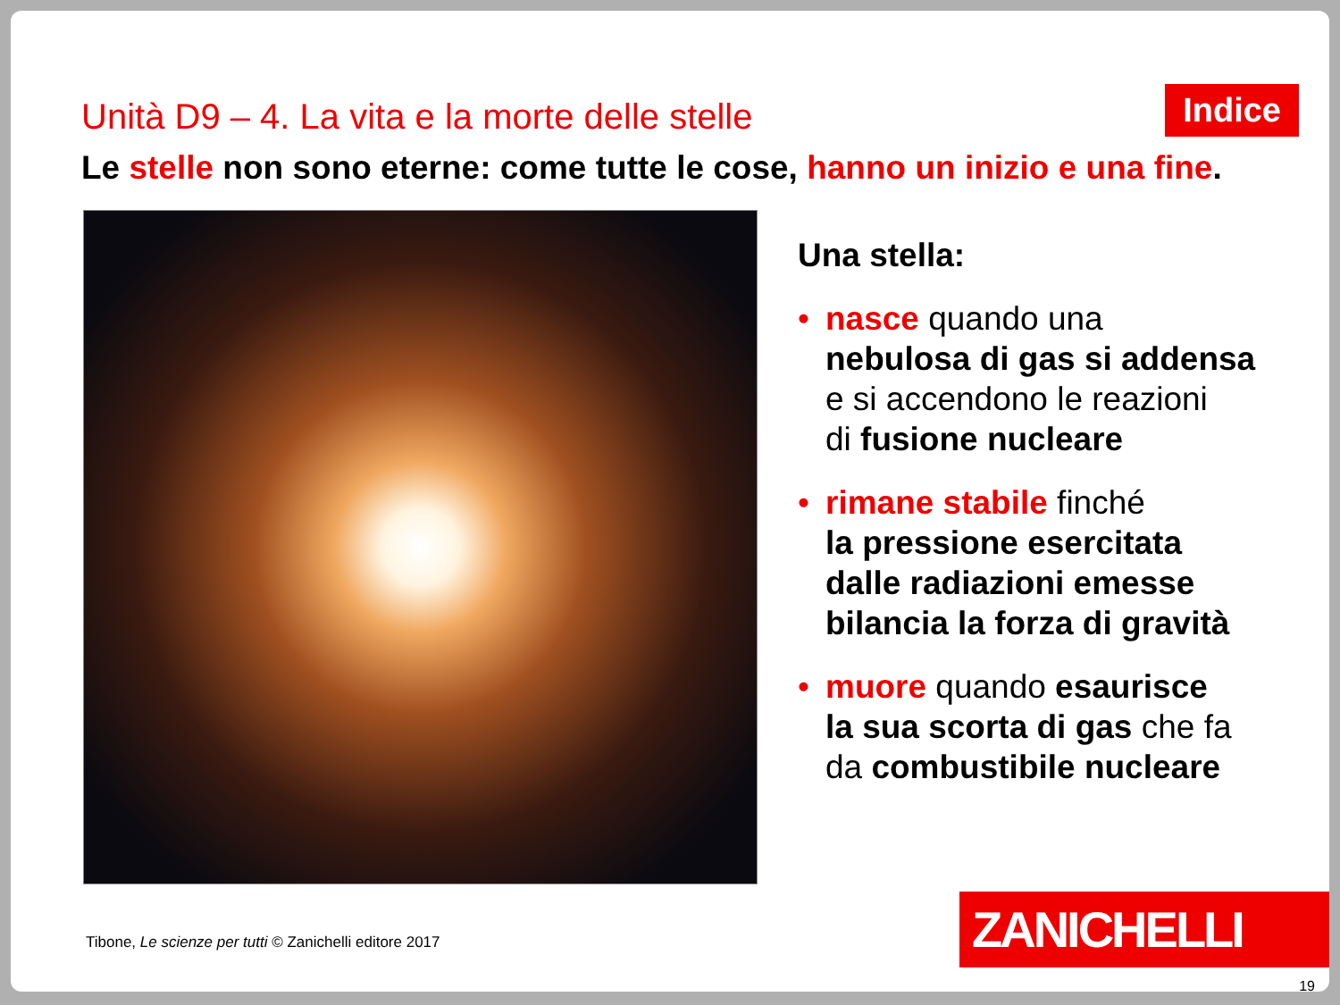Unità D9 – 4. La vita e la morte delle stelle
Indice
Le stelle non sono eterne: come tutte le cose, hanno un inizio e una fine.
Una stella:
• nasce quando una
nebulosa di gas si addensa
e si accendono le reazioni
di fusione nucleare
• rimane stabile finché
la pressione esercitata
dalle radiazioni emesse
bilancia la forza di gravità
• muore quando esaurisce
la sua scorta di gas che fa
da combustibile nucleare
Tibone, Le scienze per tutti © Zanichelli editore 2017
ZANICHELLI
19